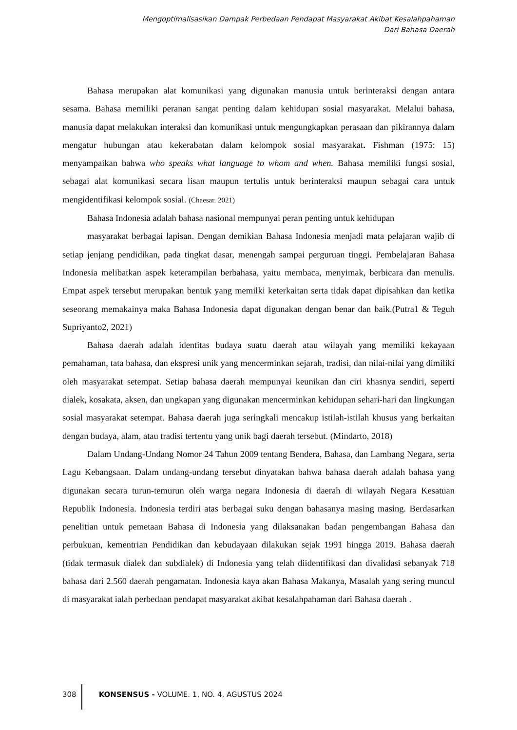Mengoptimalisasikan Dampak Perbedaan Pendapat Masyarakat Akibat Kesalahpahaman
Dari Bahasa Daerah
Bahasa merupakan alat komunikasi yang digunakan manusia untuk berinteraksi dengan antara sesama. Bahasa memiliki peranan sangat penting dalam kehidupan sosial masyarakat. Melalui bahasa, manusia dapat melakukan interaksi dan komunikasi untuk mengungkapkan perasaan dan pikirannya dalam mengatur hubungan atau kekerabatan dalam kelompok sosial masyarakat. Fishman (1975: 15) menyampaikan bahwa who speaks what language to whom and when. Bahasa memiliki fungsi sosial, sebagai alat komunikasi secara lisan maupun tertulis untuk berinteraksi maupun sebagai cara untuk mengidentifikasi kelompok sosial. (Chaesar. 2021)
Bahasa Indonesia adalah bahasa nasional mempunyai peran penting untuk kehidupan
masyarakat berbagai lapisan. Dengan demikian Bahasa Indonesia menjadi mata pelajaran wajib di setiap jenjang pendidikan, pada tingkat dasar, menengah sampai perguruan tinggi. Pembelajaran Bahasa Indonesia melibatkan aspek keterampilan berbahasa, yaitu membaca, menyimak, berbicara dan menulis. Empat aspek tersebut merupakan bentuk yang memilki keterkaitan serta tidak dapat dipisahkan dan ketika seseorang memakainya maka Bahasa Indonesia dapat digunakan dengan benar dan baik.(Putra1 & Teguh Supriyanto2, 2021)
Bahasa daerah adalah identitas budaya suatu daerah atau wilayah yang memiliki kekayaan pemahaman, tata bahasa, dan ekspresi unik yang mencerminkan sejarah, tradisi, dan nilai-nilai yang dimiliki oleh masyarakat setempat. Setiap bahasa daerah mempunyai keunikan dan ciri khasnya sendiri, seperti dialek, kosakata, aksen, dan ungkapan yang digunakan mencerminkan kehidupan sehari-hari dan lingkungan sosial masyarakat setempat. Bahasa daerah juga seringkali mencakup istilah-istilah khusus yang berkaitan dengan budaya, alam, atau tradisi tertentu yang unik bagi daerah tersebut. (Mindarto, 2018)
Dalam Undang-Undang Nomor 24 Tahun 2009 tentang Bendera, Bahasa, dan Lambang Negara, serta Lagu Kebangsaan. Dalam undang-undang tersebut dinyatakan bahwa bahasa daerah adalah bahasa yang digunakan secara turun-temurun oleh warga negara Indonesia di daerah di wilayah Negara Kesatuan Republik Indonesia. Indonesia terdiri atas berbagai suku dengan bahasanya masing masing. Berdasarkan penelitian untuk pemetaan Bahasa di Indonesia yang dilaksanakan badan pengembangan Bahasa dan perbukuan, kementrian Pendidikan dan kebudayaan dilakukan sejak 1991 hingga 2019. Bahasa daerah (tidak termasuk dialek dan subdialek) di Indonesia yang telah diidentifikasi dan divalidasi sebanyak 718 bahasa dari 2.560 daerah pengamatan. Indonesia kaya akan Bahasa Makanya, Masalah yang sering muncul di masyarakat ialah perbedaan pendapat masyarakat akibat kesalahpahaman dari Bahasa daerah .
308 KONSENSUS - VOLUME. 1, NO. 4, AGUSTUS 2024